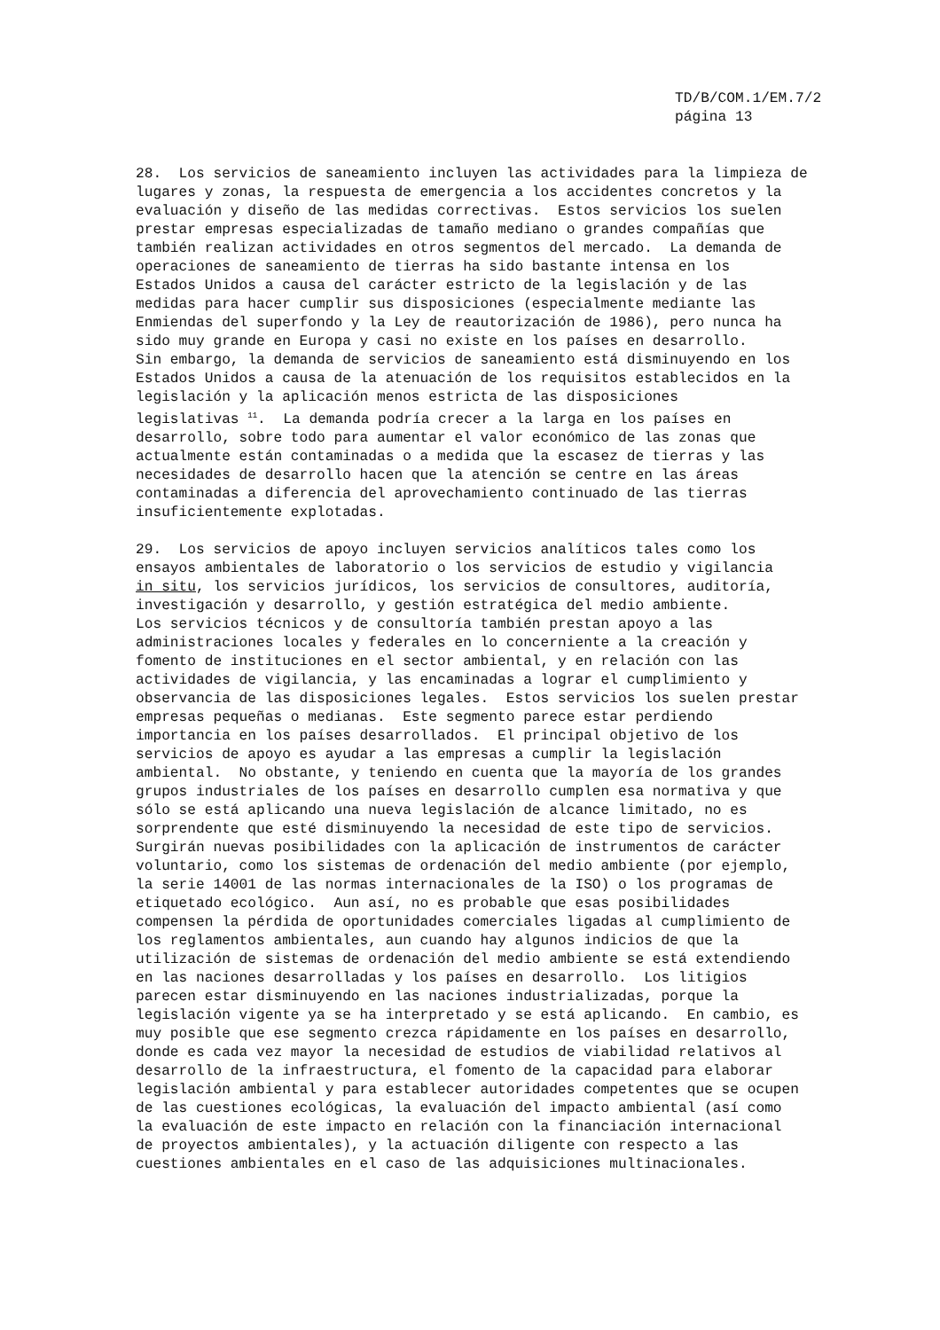TD/B/COM.1/EM.7/2 página 13
28. Los servicios de saneamiento incluyen las actividades para la limpieza de lugares y zonas, la respuesta de emergencia a los accidentes concretos y la evaluación y diseño de las medidas correctivas. Estos servicios los suelen prestar empresas especializadas de tamaño mediano o grandes compañías que también realizan actividades en otros segmentos del mercado. La demanda de operaciones de saneamiento de tierras ha sido bastante intensa en los Estados Unidos a causa del carácter estricto de la legislación y de las medidas para hacer cumplir sus disposiciones (especialmente mediante las Enmiendas del superfondo y la Ley de reautorización de 1986), pero nunca ha sido muy grande en Europa y casi no existe en los países en desarrollo. Sin embargo, la demanda de servicios de saneamiento está disminuyendo en los Estados Unidos a causa de la atenuación de los requisitos establecidos en la legislación y la aplicación menos estricta de las disposiciones legislativas <sup>11</sup>. La demanda podría crecer a la larga en los países en desarrollo, sobre todo para aumentar el valor económico de las zonas que actualmente están contaminadas o a medida que la escasez de tierras y las necesidades de desarrollo hacen que la atención se centre en las áreas contaminadas a diferencia del aprovechamiento continuado de las tierras insuficientemente explotadas.
29. Los servicios de apoyo incluyen servicios analíticos tales como los ensayos ambientales de laboratorio o los servicios de estudio y vigilancia in situ, los servicios jurídicos, los servicios de consultores, auditoría, investigación y desarrollo, y gestión estratégica del medio ambiente. Los servicios técnicos y de consultoría también prestan apoyo a las administraciones locales y federales en lo concerniente a la creación y fomento de instituciones en el sector ambiental, y en relación con las actividades de vigilancia, y las encaminadas a lograr el cumplimiento y observancia de las disposiciones legales. Estos servicios los suelen prestar empresas pequeñas o medianas. Este segmento parece estar perdiendo importancia en los países desarrollados. El principal objetivo de los servicios de apoyo es ayudar a las empresas a cumplir la legislación ambiental. No obstante, y teniendo en cuenta que la mayoría de los grandes grupos industriales de los países en desarrollo cumplen esa normativa y que sólo se está aplicando una nueva legislación de alcance limitado, no es sorprendente que esté disminuyendo la necesidad de este tipo de servicios. Surgirán nuevas posibilidades con la aplicación de instrumentos de carácter voluntario, como los sistemas de ordenación del medio ambiente (por ejemplo, la serie 14001 de las normas internacionales de la ISO) o los programas de etiquetado ecológico. Aun así, no es probable que esas posibilidades compensen la pérdida de oportunidades comerciales ligadas al cumplimiento de los reglamentos ambientales, aun cuando hay algunos indicios de que la utilización de sistemas de ordenación del medio ambiente se está extendiendo en las naciones desarrolladas y los países en desarrollo. Los litigios parecen estar disminuyendo en las naciones industrializadas, porque la legislación vigente ya se ha interpretado y se está aplicando. En cambio, es muy posible que ese segmento crezca rápidamente en los países en desarrollo, donde es cada vez mayor la necesidad de estudios de viabilidad relativos al desarrollo de la infraestructura, el fomento de la capacidad para elaborar legislación ambiental y para establecer autoridades competentes que se ocupen de las cuestiones ecológicas, la evaluación del impacto ambiental (así como la evaluación de este impacto en relación con la financiación internacional de proyectos ambientales), y la actuación diligente con respecto a las cuestiones ambientales en el caso de las adquisiciones multinacionales.